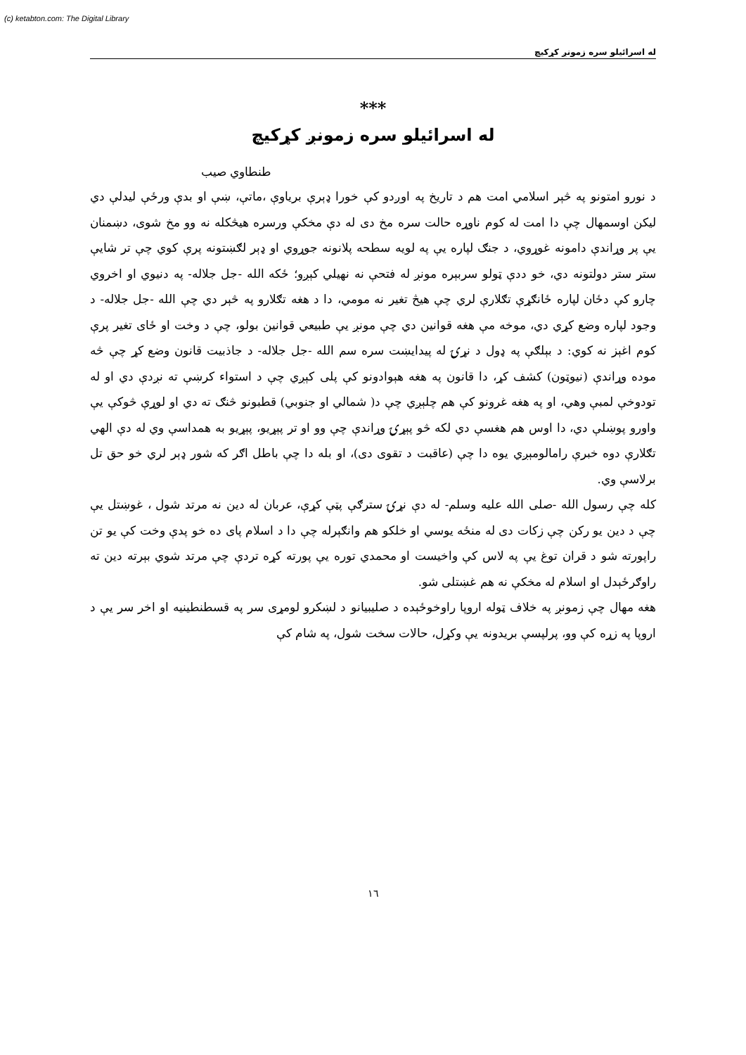(c) ketabton.com: The Digital Library
له اسرائیلو سره زمونږ کړکیچ
***
له اسرائیلو سره زمونږ کړکیچ
طنطاوي صیب
د نورو امتونو په څېر اسلامي امت هم د تاریخ په اوږدو کې خورا ډېرې بریاوې ،ماتې، ښې او بدې ورځې لیدلې دي لیکن اوسمهال چې دا امت له کوم ناوړه حالت سره مخ دی له دې مخکې ورسره هیڅکله نه وو مخ شوی، دښمنان یې پر وړاندې دامونه غوړوي، د جنګ لپاره یې په لویه سطحه پلانونه جوړوي او ډېر لګښتونه پرې کوي چې تر شایې ستر ستر دولتونه دي، خو ددې ټولو سربېره مونږ له فتحې نه نهیلي کېږو؛ ځکه الله -جل جلاله- په دنیوي او اخروي چارو کې دځان لپاره ځانګړې تګلارې لري چې هیڅ تغیر نه مومي، دا د هغه تګلارو په څېر دي چې الله -جل جلاله- د وجود لپاره وضع کړي دي، موخه مې هغه قوانین دي چې مونږ یې طبیعي قوانین بولو، چې د وخت او ځای تغیر پرې کوم اغېز نه کوي: د بېلګې په ډول د نړۍ له پیدایښت سره سم الله -جل جلاله- د جاذبیت قانون وضع کړ چې څه موده وړاندې (نیوټون) کشف کړ، دا قانون په هغه هېوادونو کې پلی کېږي چې د استواء کرښې ته نږدې دي او له تودوخې لمبې وهي، او په هغه غرونو کې هم چلېږي چې د( شمالي او جنوبي) قطبونو څنګ ته دي او لوړې څوکې یې واورو پوښلې دي، دا اوس هم هغسې دي لکه څو پېړۍ وړاندې چې وو او تر پېړیو، پېړیو به همداسې وي له دې الهي تګلارې دوه خبرې رامالومېږي یوه دا چې (عاقبت د تقوی دی)، او بله دا چې باطل اګر که شور ډېر لري خو حق تل برلاسې وي.
کله چې رسول الله -صلی الله علیه وسلم- له دې نړۍ سترګې پټې کړې، عربان له دین نه مرتد شول ، غوښتل یې چې د دین یو رکن چې زکات دی له منځه یوسي او خلکو هم وانګېرله چې دا د اسلام پای ده خو پدې وخت کې یو تن راپورته شو د قران توغ یې په لاس کې واخیست او محمدي توره یې پورته کړه تردې چې مرتد شوي بېرته دین ته راوګرځېدل او اسلام له مخکې نه هم غښتلی شو.
هغه مهال چې زمونږ په خلاف ټوله اروپا راوخوځېده د صلیبیانو د لښکرو لومړی سر په قسطنطینیه او اخر سر یې د اروپا په زړه کې وو، پرلپسې بریدونه یې وکړل، حالات سخت شول، په شام کې
١٦